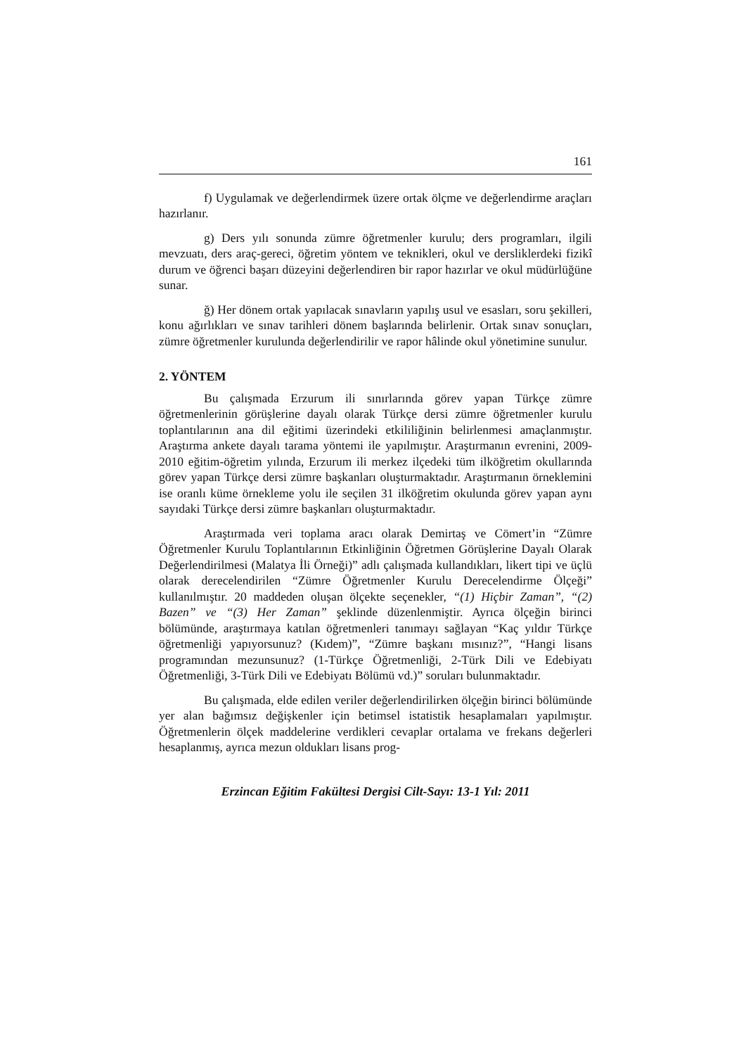161
f) Uygulamak ve değerlendirmek üzere ortak ölçme ve değerlendirme araçları hazırlanır.
g) Ders yılı sonunda zümre öğretmenler kurulu; ders programları, ilgili mevzuatı, ders araç-gereci, öğretim yöntem ve teknikleri, okul ve dersliklerdeki fizikî durum ve öğrenci başarı düzeyini değerlendiren bir rapor hazırlar ve okul müdürlüğüne sunar.
ğ) Her dönem ortak yapılacak sınavların yapılış usul ve esasları, soru şekilleri, konu ağırlıkları ve sınav tarihleri dönem başlarında belirlenir. Ortak sınav sonuçları, zümre öğretmenler kurulunda değerlendirilir ve rapor hâlinde okul yönetimine sunulur.
2. YÖNTEM
Bu çalışmada Erzurum ili sınırlarında görev yapan Türkçe zümre öğretmenlerinin görüşlerine dayalı olarak Türkçe dersi zümre öğretmenler kurulu toplantılarının ana dil eğitimi üzerindeki etkililiğinin belirlenmesi amaçlanmıştır. Araştırma ankete dayalı tarama yöntemi ile yapılmıştır. Araştırmanın evrenini, 2009-2010 eğitim-öğretim yılında, Erzurum ili merkez ilçedeki tüm ilköğretim okullarında görev yapan Türkçe dersi zümre başkanları oluşturmaktadır. Araştırmanın örneklemini ise oranlı küme örnekleme yolu ile seçilen 31 ilköğretim okulunda görev yapan aynı sayıdaki Türkçe dersi zümre başkanları oluşturmaktadır.
Araştırmada veri toplama aracı olarak Demirtaş ve Cömert’in “Zümre Öğretmenler Kurulu Toplantılarının Etkinliğinin Öğretmen Görüşlerine Dayalı Olarak Değerlendirilmesi (Malatya İli Örneği)” adlı çalışmada kullandıkları, likert tipi ve üçlü olarak derecelendirilen “Zümre Öğretmenler Kurulu Derecelendirme Ölçeği” kullanılmıştır. 20 maddeden oluşan ölçekte seçenekler, “(1) Hiçbir Zaman”, “(2) Bazen” ve “(3) Her Zaman” şeklinde düzenlenmiştir. Ayrıca ölçeğin birinci bölümünde, araştırmaya katılan öğretmenleri tanımayı sağlayan “Kaç yıldır Türkçe öğretmenliği yapıyorsunuz? (Kıdem)”, “Zümre başkanı mısınız?”, “Hangi lisans programından mezunsunuz? (1-Türkçe Öğretmenliği, 2-Türk Dili ve Edebiyatı Öğretmenliği, 3-Türk Dili ve Edebiyatı Bölümü vd.)” soruları bulunmaktadır.
Bu çalışmada, elde edilen veriler değerlendirilirken ölçeğin birinci bölümünde yer alan bağımsız değişkenler için betimsel istatistik hesaplamaları yapılmıştır. Öğretmenlerin ölçek maddelerine verdikleri cevaplar ortalama ve frekans değerleri hesaplanmış, ayrıca mezun oldukları lisans prog-
Erzincan Eğitim Fakültesi Dergisi Cilt-Sayı: 13-1 Yıl: 2011